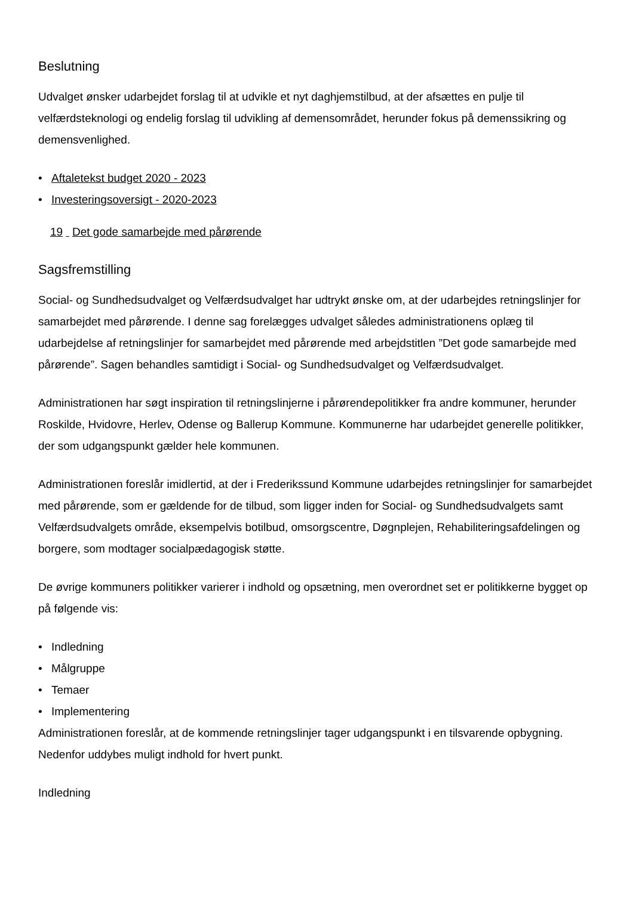Beslutning
Udvalget ønsker udarbejdet forslag til at udvikle et nyt daghjemstilbud, at der afsættes en pulje til velfærdsteknologi og endelig forslag til udvikling af demensområdet, herunder fokus på demenssikring og demensvenlighed.
• Aftaletekst budget 2020 - 2023
• Investeringsoversigt - 2020-2023
19 Det gode samarbejde med pårørende
Sagsfremstilling
Social- og Sundhedsudvalget og Velfærdsudvalget har udtrykt ønske om, at der udarbejdes retningslinjer for samarbejdet med pårørende. I denne sag forelægges udvalget således administrationens oplæg til udarbejdelse af retningslinjer for samarbejdet med pårørende med arbejdstitlen ”Det gode samarbejde med pårørende”. Sagen behandles samtidigt i Social- og Sundhedsudvalget og Velfærdsudvalget.
Administrationen har søgt inspiration til retningslinjerne i pårørendepolitikker fra andre kommuner, herunder Roskilde, Hvidovre, Herlev, Odense og Ballerup Kommune. Kommunerne har udarbejdet generelle politikker, der som udgangspunkt gælder hele kommunen.
Administrationen foreslår imidlertid, at der i Frederikssund Kommune udarbejdes retningslinjer for samarbejdet med pårørende, som er gældende for de tilbud, som ligger inden for Social- og Sundhedsudvalgets samt Velfærdsudvalgets område, eksempelvis botilbud, omsorgscentre, Døgnplejen, Rehabiliteringsafdelingen og borgere, som modtager socialpædagogisk støtte.
De øvrige kommuners politikker varierer i indhold og opsætning, men overordnet set er politikkerne bygget op på følgende vis:
• Indledning
• Målgruppe
• Temaer
• Implementering
Administrationen foreslår, at de kommende retningslinjer tager udgangspunkt i en tilsvarende opbygning. Nedenfor uddybes muligt indhold for hvert punkt.
Indledning